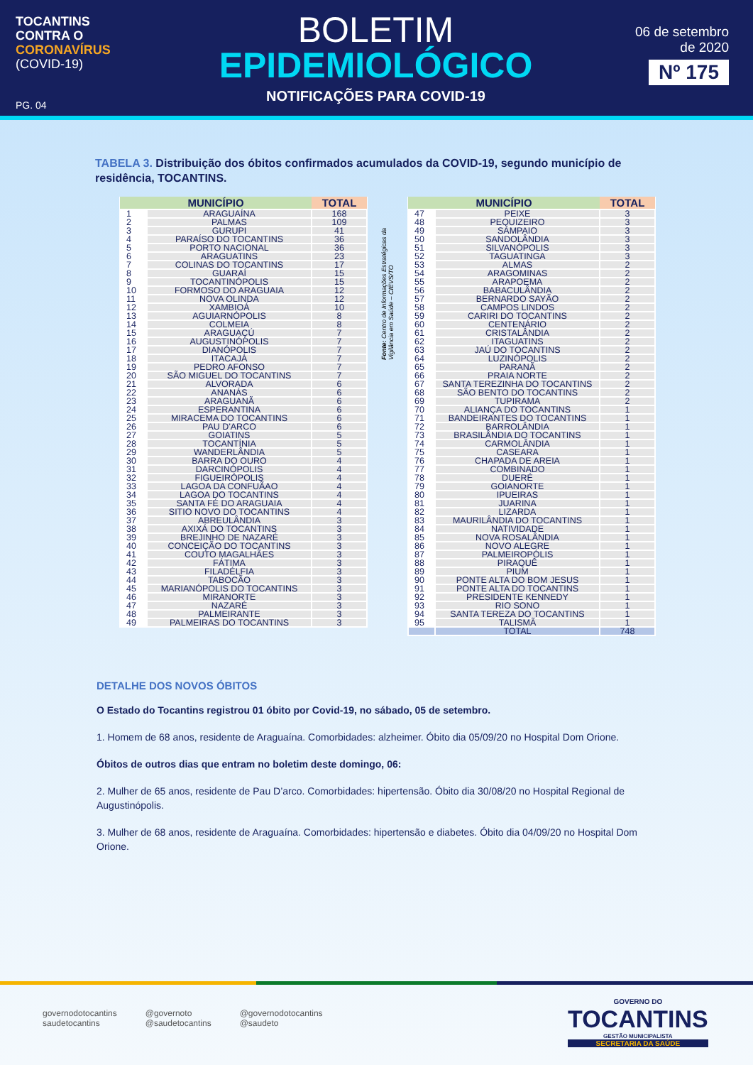TOCANTINS
CONTRA O
CORONAVÍRUS
(COVID-19)
PG. 04
BOLETIM
EPIDEMIOLÓGICO
NOTIFICAÇÕES PARA COVID-19
06 de setembro
de 2020
Nº 175
TABELA 3. Distribuição dos óbitos confirmados acumulados da COVID-19, segundo município de residência, TOCANTINS.
| MUNICÍPIO | | TOTAL |
| --- | --- | --- |
| 1 | ARAGUAÍNA | 168 |
| 2 | PALMAS | 109 |
| 3 | GURUPI | 41 |
| 4 | PARAÍSO DO TOCANTINS | 36 |
| 5 | PORTO NACIONAL | 36 |
| 6 | ARAGUATINS | 23 |
| 7 | COLINAS DO TOCANTINS | 17 |
| 8 | GUARAÍ | 15 |
| 9 | TOCANTINÓPOLIS | 15 |
| 10 | FORMOSO DO ARAGUAIA | 12 |
| 11 | NOVA OLINDA | 12 |
| 12 | XAMBIOÁ | 10 |
| 13 | AGUIARNÓPOLIS | 8 |
| 14 | COLMEIA | 8 |
| 15 | ARAGUAÇÚ | 7 |
| 16 | AUGUSTINÓPOLIS | 7 |
| 17 | DIANÓPOLIS | 7 |
| 18 | ITACAJÁ | 7 |
| 19 | PEDRO AFONSO | 7 |
| 20 | SÃO MIGUEL DO TOCANTINS | 7 |
| 21 | ALVORADA | 6 |
| 22 | ANANÁS | 6 |
| 23 | ARAGUANÃ | 6 |
| 24 | ESPERANTINA | 6 |
| 25 | MIRACEMA DO TOCANTINS | 6 |
| 26 | PAU D'ARCO | 6 |
| 27 | GOIATINS | 5 |
| 28 | TOCANTÍNIA | 5 |
| 29 | WANDERLÂNDIA | 5 |
| 30 | BARRA DO OURO | 4 |
| 31 | DARCINÓPOLIS | 4 |
| 32 | FIGUEIRÓPOLIS | 4 |
| 33 | LAGOA DA CONFUÃAO | 4 |
| 34 | LAGOA DO TOCANTINS | 4 |
| 35 | SANTA FÉ DO ARAGUAIA | 4 |
| 36 | SITIO NOVO DO TOCANTINS | 4 |
| 37 | ABREULÂNDIA | 3 |
| 38 | AXIXÁ DO TOCANTINS | 3 |
| 39 | BREJINHO DE NAZARÉ | 3 |
| 40 | CONCEIÇÃO DO TOCANTINS | 3 |
| 41 | COUTO MAGALHÃES | 3 |
| 42 | FÁTIMA | 3 |
| 43 | FILADÉLFIA | 3 |
| 44 | TABOCÃO | 3 |
| 45 | MARIANÓPOLIS DO TOCANTINS | 3 |
| 46 | MIRANORTE | 3 |
| 47 | NAZARÉ | 3 |
| 48 | PALMEIRANTE | 3 |
| 49 | PALMEIRAS DO TOCANTINS | 3 |
Fonte: Centro de Informações Estratégicas da Vigilância em Saúde – CIEVS/TO
| MUNICÍPIO | | TOTAL |
| --- | --- | --- |
| 47 | PEIXE | 3 |
| 48 | PEQUIZEIRO | 3 |
| 49 | SAMPAIO | 3 |
| 50 | SANDOLÂNDIA | 3 |
| 51 | SILVANÓPOLIS | 3 |
| 52 | TAGUATINGA | 3 |
| 53 | ALMAS | 2 |
| 54 | ARAGOMINAS | 2 |
| 55 | ARAPOEMA | 2 |
| 56 | BABACULÂNDIA | 2 |
| 57 | BERNARDO SAYÃO | 2 |
| 58 | CAMPOS LINDOS | 2 |
| 59 | CARIRI DO TOCANTINS | 2 |
| 60 | CENTENÁRIO | 2 |
| 61 | CRISTALÂNDIA | 2 |
| 62 | ITAGUATINS | 2 |
| 63 | JAÚ DO TOCANTINS | 2 |
| 64 | LUZINÓPOLIS | 2 |
| 65 | PARANÃ | 2 |
| 66 | PRAIA NORTE | 2 |
| 67 | SANTA TEREZINHA DO TOCANTINS | 2 |
| 68 | SÃO BENTO DO TOCANTINS | 2 |
| 69 | TUPIRAMA | 2 |
| 70 | ALIANÇA DO TOCANTINS | 1 |
| 71 | BANDEIRANTES DO TOCANTINS | 1 |
| 72 | BARROLÂNDIA | 1 |
| 73 | BRASILÂNDIA DO TOCANTINS | 1 |
| 74 | CARMOLÂNDIA | 1 |
| 75 | CASEARA | 1 |
| 76 | CHAPADA DE AREIA | 1 |
| 77 | COMBINADO | 1 |
| 78 | DUERÉ | 1 |
| 79 | GOIANORTE | 1 |
| 80 | IPUEIRAS | 1 |
| 81 | JUARINA | 1 |
| 82 | LIZARDA | 1 |
| 83 | MAURILÂNDIA DO TOCANTINS | 1 |
| 84 | NATIVIDADE | 1 |
| 85 | NOVA ROSALÂNDIA | 1 |
| 86 | NOVO ALEGRE | 1 |
| 87 | PALMEIROPÓLIS | 1 |
| 88 | PIRAQUÊ | 1 |
| 89 | PIUM | 1 |
| 90 | PONTE ALTA DO BOM JESUS | 1 |
| 91 | PONTE ALTA DO TOCANTINS | 1 |
| 92 | PRESIDENTE KENNEDY | 1 |
| 93 | RIO SONO | 1 |
| 94 | SANTA TEREZA DO TOCANTINS | 1 |
| 95 | TALISMÃ | 1 |
| | TOTAL | 748 |
DETALHE DOS NOVOS ÓBITOS
O Estado do Tocantins registrou 01 óbito por Covid-19, no sábado, 05 de setembro.
1. Homem de 68 anos, residente de Araguaína. Comorbidades: alzheimer. Óbito dia 05/09/20 no Hospital Dom Orione.
Óbitos de outros dias que entram no boletim deste domingo, 06:
2. Mulher de 65 anos, residente de Pau D’arco. Comorbidades: hipertensão. Óbito dia 30/08/20 no Hospital Regional de Augustinópolis.
3. Mulher de 68 anos, residente de Araguaína. Comorbidades: hipertensão e diabetes. Óbito dia 04/09/20 no Hospital Dom Orione.
governodotocantins
saudetocantins
@governoto
@saudetocantins
@governodotocantins
@saudeto
GOVERNO DO
TOCANTINS
GESTÃO MUNICIPALISTA
SECRETARIA DA SAÚDE